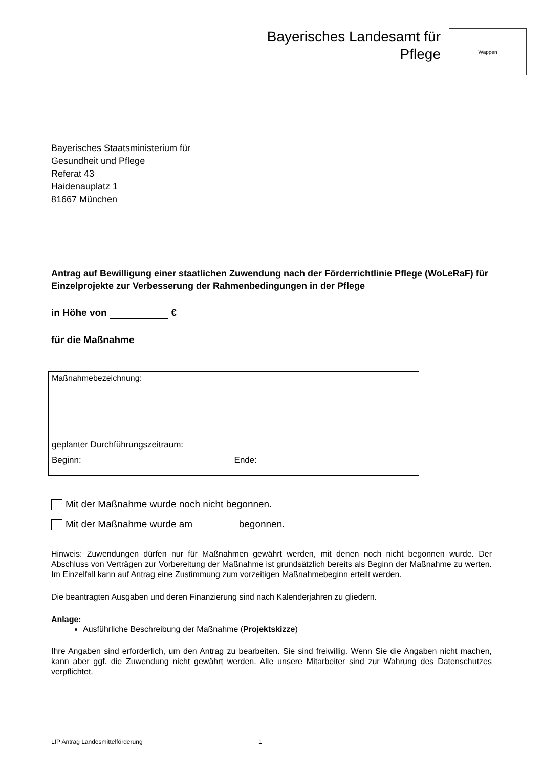Bayerisches Landesamt für
Pflege
Wappen
Bayerisches Staatsministerium für
Gesundheit und Pflege
Referat 43
Haidenauplatz 1
81667 München
Antrag auf Bewilligung einer staatlichen Zuwendung nach der Förderrichtlinie Pflege (WoLeRaF) für Einzelprojekte zur Verbesserung der Rahmenbedingungen in der Pflege
in Höhe von €
für die Maßnahme
| Maßnahmebezeichnung: |
| geplanter Durchführungszeitraum: Beginn: Ende: |
Mit der Maßnahme wurde noch nicht begonnen.
Mit der Maßnahme wurde am begonnen.
Hinweis: Zuwendungen dürfen nur für Maßnahmen gewährt werden, mit denen noch nicht begonnen wurde. Der Abschluss von Verträgen zur Vorbereitung der Maßnahme ist grundsätzlich bereits als Beginn der Maßnahme zu werten. Im Einzelfall kann auf Antrag eine Zustimmung zum vorzeitigen Maßnahmebeginn erteilt werden.
Die beantragten Ausgaben und deren Finanzierung sind nach Kalenderjahren zu gliedern.
Anlage:
Ausführliche Beschreibung der Maßnahme (Projektskizze)
Ihre Angaben sind erforderlich, um den Antrag zu bearbeiten. Sie sind freiwillig. Wenn Sie die Angaben nicht machen, kann aber ggf. die Zuwendung nicht gewährt werden. Alle unsere Mitarbeiter sind zur Wahrung des Datenschutzes verpflichtet.
LfP Antrag Landesmittelförderung 1